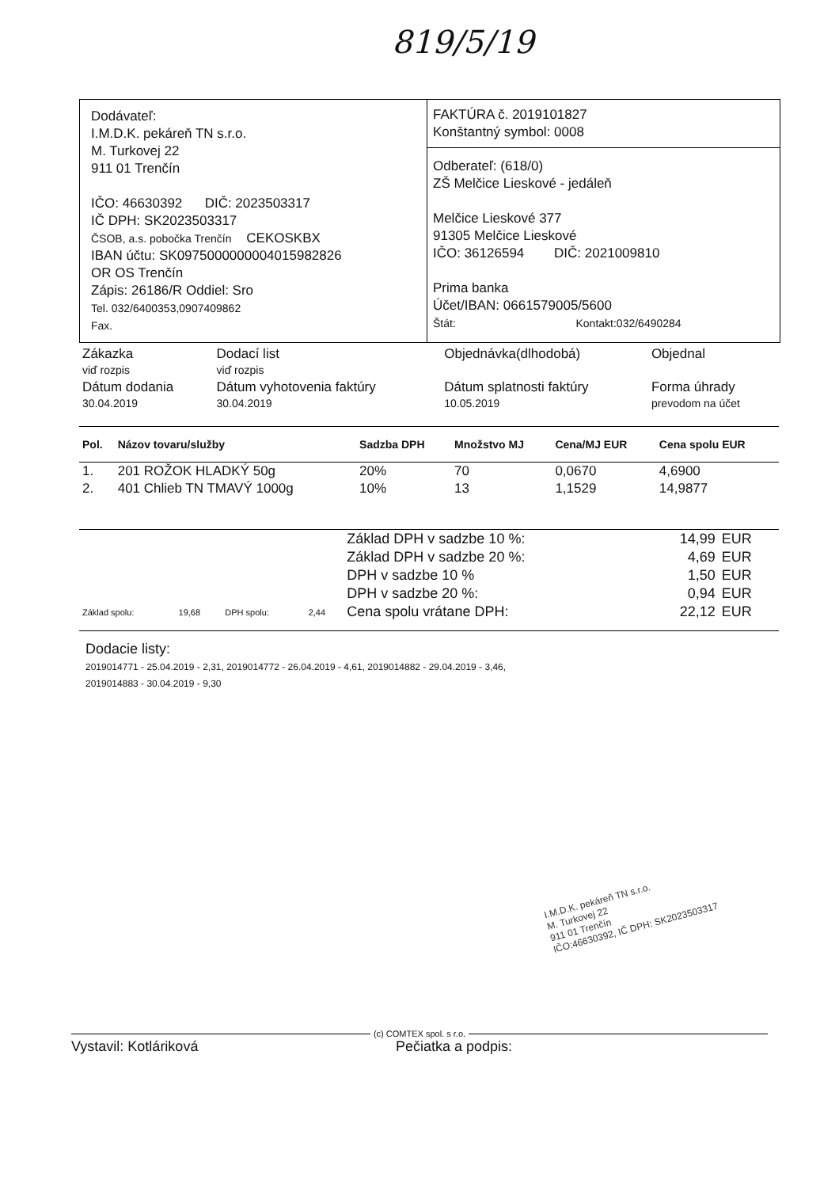819/5/19
Dodávateľ:
I.M.D.K. pekáreň TN s.r.o.
M. Turkovej 22
911 01 Trenčín
IČO: 46630392 DIČ: 2023503317
IČ DPH: SK2023503317
ČSOB, a.s. pobočka Trenčín CEKOSKBX
IBAN účtu: SK0975000000004015982826
OR OS Trenčín
Zápis: 26186/R Oddiel: Sro
Tel. 032/6400353,0907409862
Fax.
FAKTÚRA č. 2019101827
Konštantný symbol: 0008
Odberateľ: (618/0)
ZŠ Melčice Lieskové - jedáleň
Melčice Lieskové 377
91305 Melčice Lieskové
IČO: 36126594 DIČ: 2021009810
Prima banka
Účet/IBAN: 0661579005/5600
Štát: Kontakt:032/6490284
| Zákazka viď rozpis | Dodací list viď rozpis | Objednávka(dlhodobá) | Objednal |
| Dátum dodania 30.04.2019 | Dátum vyhotovenia faktúry 30.04.2019 | Dátum splatnosti faktúry 10.05.2019 | Forma úhrady prevodom na účet |
| Pol. | Názov tovaru/služby | Sadzba DPH | Množstvo MJ | Cena/MJ EUR | Cena spolu EUR |
| --- | --- | --- | --- | --- | --- |
| 1. | 201 ROŽOK HLADKÝ 50g | 20% | 70 | 0,0670 | 4,6900 |
| 2. | 401 Chlieb TN TMAVÝ 1000g | 10% | 13 | 1,1529 | 14,9877 |
| | | | | Základ DPH v sadzbe 10 %: | 14,99 | EUR |
| | | | | Základ DPH v sadzbe 20 %: | 4,69 | EUR |
| | | | | DPH v sadzbe 10 % | 1,50 | EUR |
| | | | | DPH v sadzbe 20 %: | 0,94 | EUR |
| Základ spolu: | 19,68 | DPH spolu: | 2,44 | Cena spolu vrátane DPH: | 22,12 | EUR |
Dodacie listy:
2019014771 - 25.04.2019 - 2,31, 2019014772 - 26.04.2019 - 4,61, 2019014882 - 29.04.2019 - 3,46,
2019014883 - 30.04.2019 - 9,30
I.M.D.K. pekáreň TN s.r.o.
M. Turkovej 22
911 01 Trenčín
IČO:46630392, IČ DPH: SK2023503317
(c) COMTEX spol. s r.o.
Vystavil: Kotláriková Pečiatka a podpis: